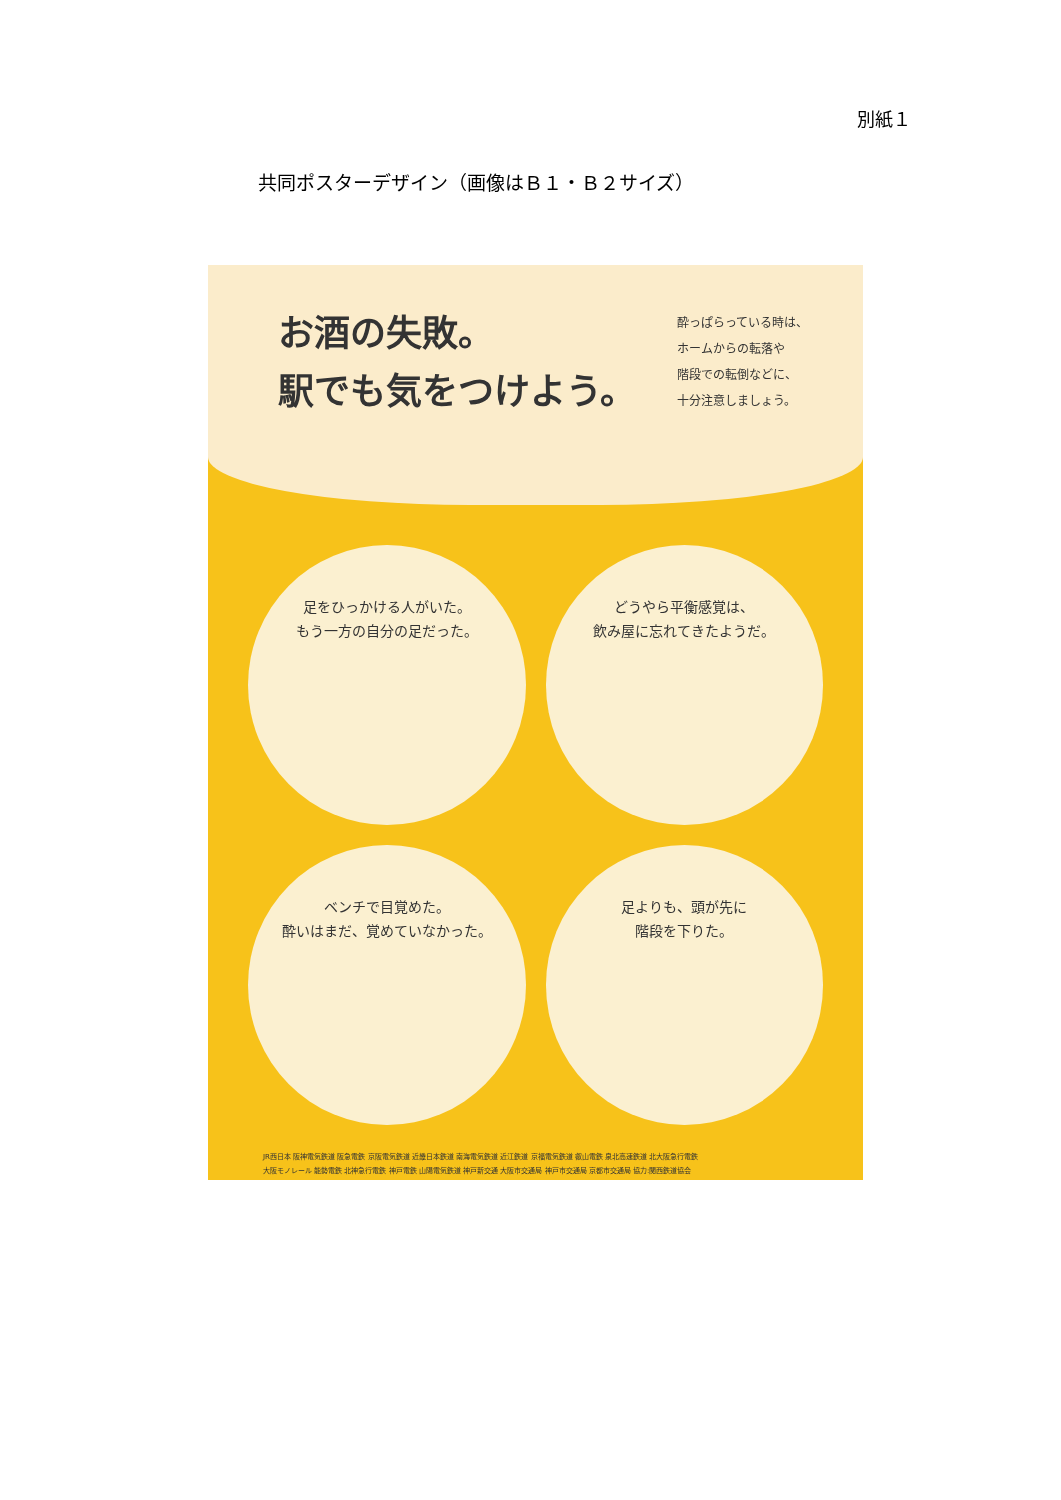別紙１
共同ポスターデザイン（画像はＢ１・Ｂ２サイズ）
お酒の失敗。
駅でも気をつけよう。
酔っぱらっている時は、
ホームからの転落や
階段での転倒などに、
十分注意しましょう。
足をひっかける人がいた。
もう一方の自分の足だった。
どうやら平衡感覚は、
飲み屋に忘れてきたようだ。
ベンチで目覚めた。
酔いはまだ、覚めていなかった。
足よりも、頭が先に
階段を下りた。
JR西日本 阪神電気鉄道 阪急電鉄 京阪電気鉄道 近畿日本鉄道 南海電気鉄道 近江鉄道 京福電気鉄道 叡山電鉄 泉北高速鉄道 北大阪急行電鉄
大阪モノレール 能勢電鉄 北神急行電鉄 神戸電鉄 山陽電気鉄道 神戸新交通 大阪市交通局 神戸市交通局 京都市交通局 協力:関西鉄道協会